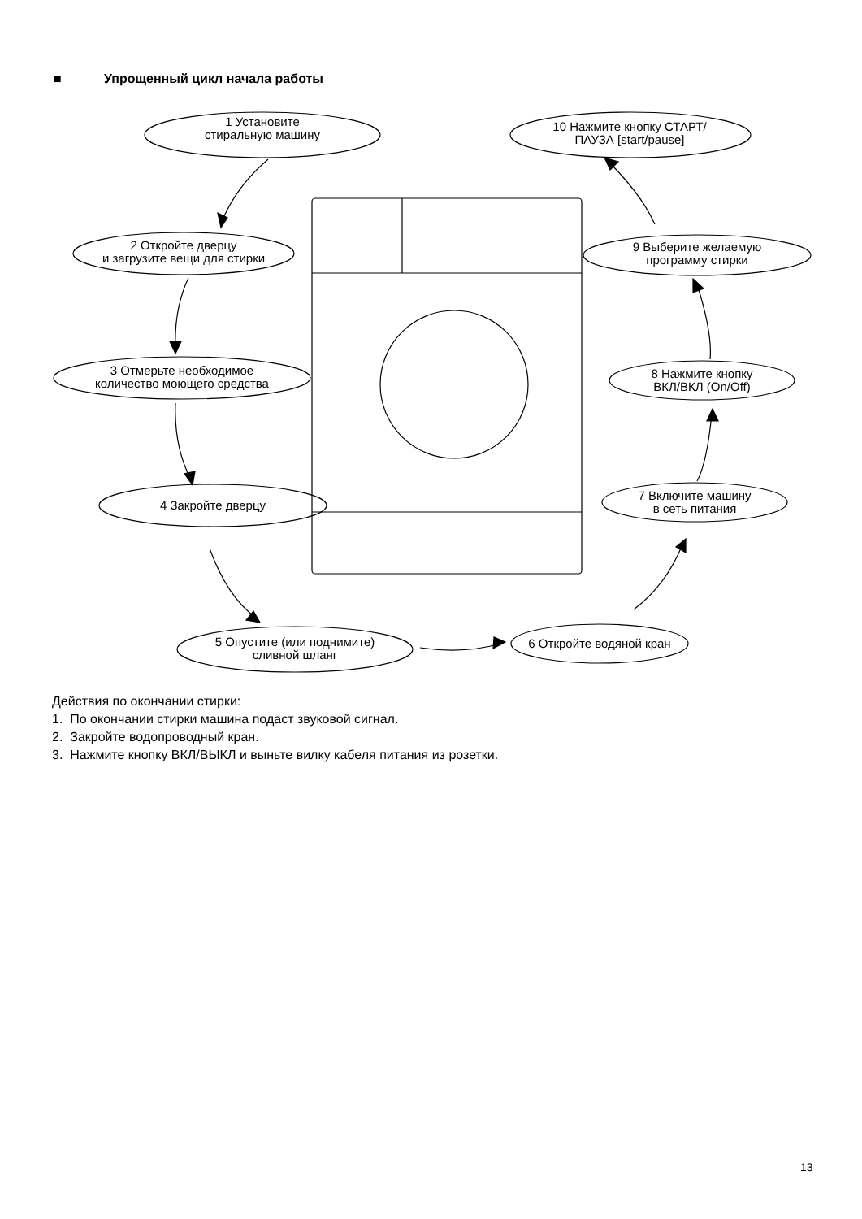■ Упрощенный цикл начала работы
1 Установите
стиральную машину
10 Нажмите кнопку СТАРТ/
ПАУЗА [start/pause]
2 Откройте дверцу
и загрузите вещи для стирки
9 Выберите желаемую
программу стирки
3 Отмерьте необходимое
количество моющего средства
8 Нажмите кнопку
ВКЛ/ВКЛ (On/Off)
4 Закройте дверцу
7 Включите машину
в сеть питания
5 Опустите (или поднимите)
сливной шланг
6 Откройте водяной кран
Действия по окончании стирки:
1. По окончании стирки машина подаст звуковой сигнал.
2. Закройте водопроводный кран.
3. Нажмите кнопку ВКЛ/ВЫКЛ и выньте вилку кабеля питания из розетки.
13